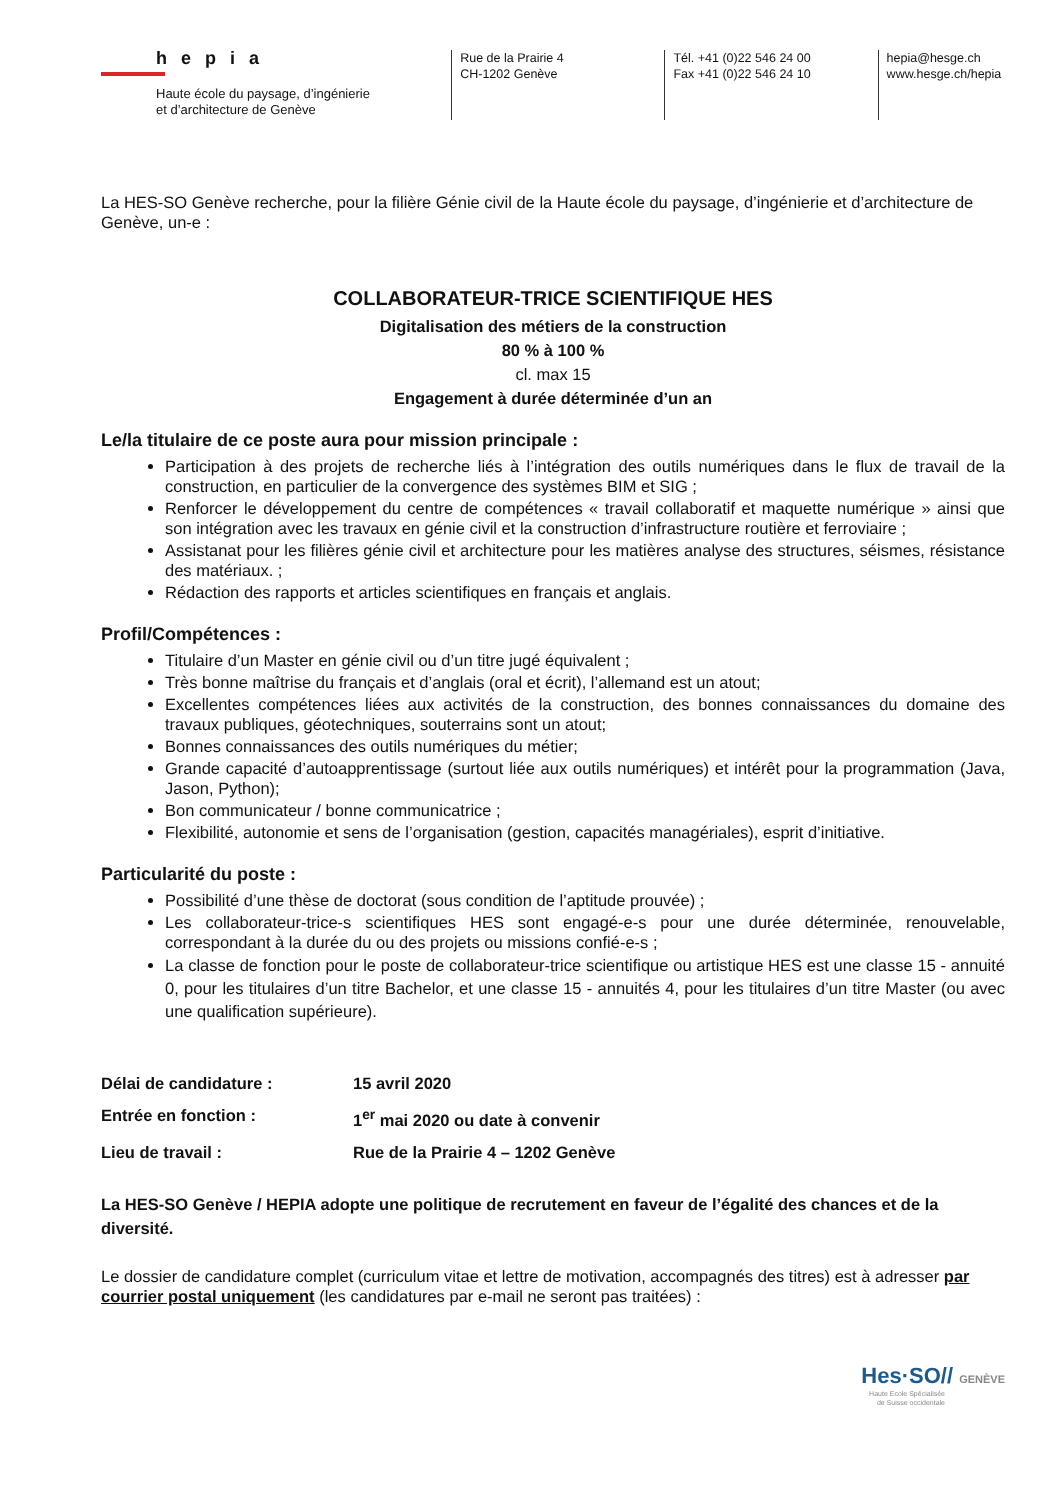hepia
Haute école du paysage, d’ingénierie
et d’architecture de Genève
Rue de la Prairie 4
CH-1202 Genève
Tél. +41 (0)22 546 24 00
Fax +41 (0)22 546 24 10
hepia@hesge.ch
www.hesge.ch/hepia
La HES-SO Genève recherche, pour la filière Génie civil de la Haute école du paysage, d’ingénierie et d’architecture de Genève, un-e :
COLLABORATEUR-TRICE SCIENTIFIQUE HES
Digitalisation des métiers de la construction
80 % à 100 %
cl. max 15
Engagement à durée déterminée d’un an
Le/la titulaire de ce poste aura pour mission principale :
Participation à des projets de recherche liés à l’intégration des outils numériques dans le flux de travail de la construction, en particulier de la convergence des systèmes BIM et SIG ;
Renforcer le développement du centre de compétences « travail collaboratif et maquette numérique » ainsi que son intégration avec les travaux en génie civil et la construction d’infrastructure routière et ferroviaire ;
Assistanat pour les filières génie civil et architecture pour les matières analyse des structures, séismes, résistance des matériaux. ;
Rédaction des rapports et articles scientifiques en français et anglais.
Profil/Compétences :
Titulaire d’un Master en génie civil ou d’un titre jugé équivalent ;
Très bonne maîtrise du français et d’anglais (oral et écrit), l’allemand est un atout;
Excellentes compétences liées aux activités de la construction, des bonnes connaissances du domaine des travaux publiques, géotechniques, souterrains sont un atout;
Bonnes connaissances des outils numériques du métier;
Grande capacité d’autoapprentissage (surtout liée aux outils numériques) et intérêt pour la programmation (Java, Jason, Python);
Bon communicateur / bonne communicatrice ;
Flexibilité, autonomie et sens de l’organisation (gestion, capacités managériales), esprit d’initiative.
Particularité du poste :
Possibilité d’une thèse de doctorat (sous condition de l’aptitude prouvée) ;
Les collaborateur-trice-s scientifiques HES sont engagé-e-s pour une durée déterminée, renouvelable, correspondant à la durée du ou des projets ou missions confié-e-s ;
La classe de fonction pour le poste de collaborateur-trice scientifique ou artistique HES est une classe 15 - annuité 0, pour les titulaires d’un titre Bachelor, et une classe 15 - annuités 4, pour les titulaires d’un titre Master (ou avec une qualification supérieure).
Délai de candidature : 15 avril 2020
Entrée en fonction : 1<sup>er</sup> mai 2020 ou date à convenir
Lieu de travail : Rue de la Prairie 4 – 1202 Genève
La HES-SO Genève / HEPIA adopte une politique de recrutement en faveur de l’égalité des chances et de la diversité.
Le dossier de candidature complet (curriculum vitae et lettre de motivation, accompagnés des titres) est à adresser par courrier postal uniquement (les candidatures par e-mail ne seront pas traitées) :
Hes·SO// GENÈVE
Haute Ecole Spécialisée
de Suisse occidentale